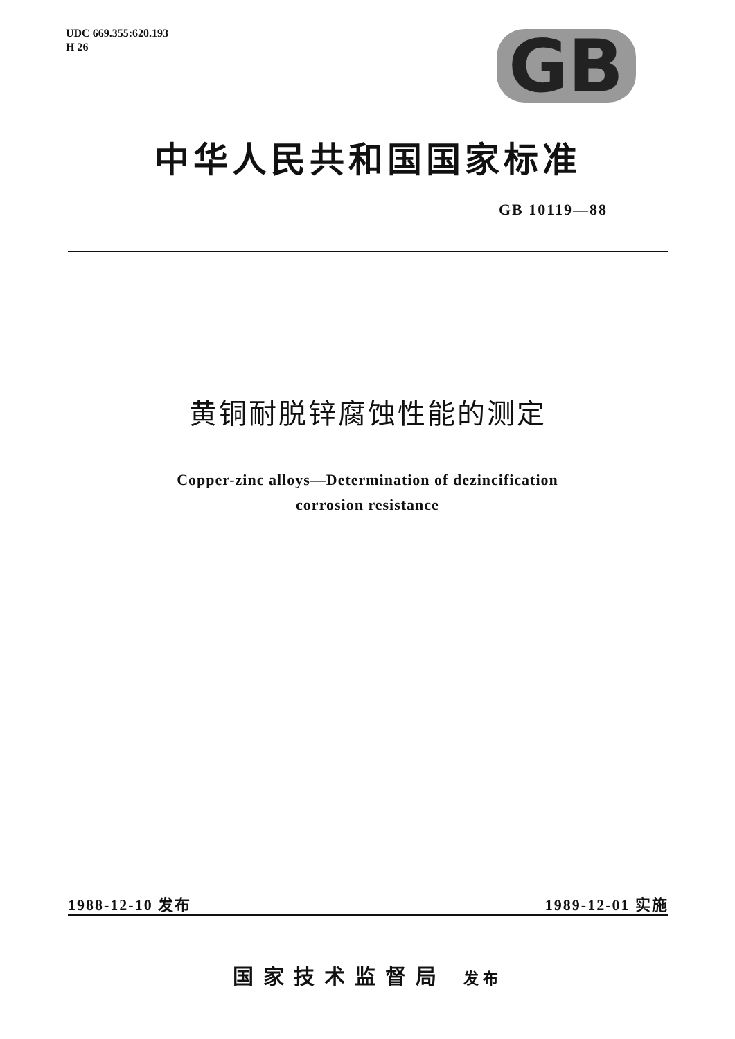UDC 669.355:620.193
H 26
GB
中华人民共和国国家标准
GB 10119—88
黄铜耐脱锌腐蚀性能的测定
Copper-zinc alloys—Determination of dezincification
corrosion resistance
1988-12-10 发布 1989-12-01 实施
国家技术监督局 发布